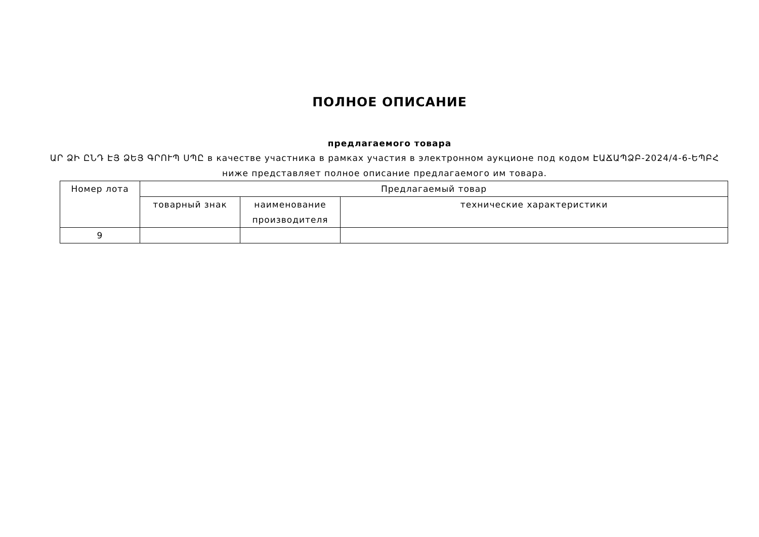ПОЛНОЕ ОПИСАНИЕ
предлагаемого товара
ԱՐ ՁԻ ԸՆԴ ԷՅ ՁԵՅ ԳՐՈՒՊ ՍՊԸ в качестве участника в рамках участия в электронном аукционе под кодом ԷԱՃԱՊՁԲ-2024/4-6-ԵՊԲՀ ниже представляет полное описание предлагаемого им товара.
| Номер лота | Предлагаемый товар | | |
| | товарный знак | наименование производителя | технические характеристики |
| 9 | | | |